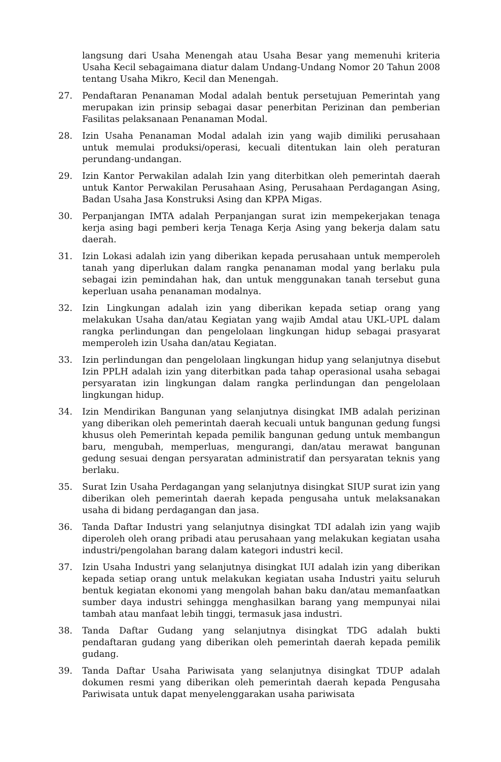langsung dari Usaha Menengah atau Usaha Besar yang memenuhi kriteria Usaha Kecil sebagaimana diatur dalam Undang-Undang Nomor 20 Tahun 2008 tentang Usaha Mikro, Kecil dan Menengah.
27. Pendaftaran Penanaman Modal adalah bentuk persetujuan Pemerintah yang merupakan izin prinsip sebagai dasar penerbitan Perizinan dan pemberian Fasilitas pelaksanaan Penanaman Modal.
28. Izin Usaha Penanaman Modal adalah izin yang wajib dimiliki perusahaan untuk memulai produksi/operasi, kecuali ditentukan lain oleh peraturan perundang-undangan.
29. Izin Kantor Perwakilan adalah Izin yang diterbitkan oleh pemerintah daerah untuk Kantor Perwakilan Perusahaan Asing, Perusahaan Perdagangan Asing, Badan Usaha Jasa Konstruksi Asing dan KPPA Migas.
30. Perpanjangan IMTA adalah Perpanjangan surat izin mempekerjakan tenaga kerja asing bagi pemberi kerja Tenaga Kerja Asing yang bekerja dalam satu daerah.
31. Izin Lokasi adalah izin yang diberikan kepada perusahaan untuk memperoleh tanah yang diperlukan dalam rangka penanaman modal yang berlaku pula sebagai izin pemindahan hak, dan untuk menggunakan tanah tersebut guna keperluan usaha penanaman modalnya.
32. Izin Lingkungan adalah izin yang diberikan kepada setiap orang yang melakukan Usaha dan/atau Kegiatan yang wajib Amdal atau UKL-UPL dalam rangka perlindungan dan pengelolaan lingkungan hidup sebagai prasyarat memperoleh izin Usaha dan/atau Kegiatan.
33. Izin perlindungan dan pengelolaan lingkungan hidup yang selanjutnya disebut Izin PPLH adalah izin yang diterbitkan pada tahap operasional usaha sebagai persyaratan izin lingkungan dalam rangka perlindungan dan pengelolaan lingkungan hidup.
34. Izin Mendirikan Bangunan yang selanjutnya disingkat IMB adalah perizinan yang diberikan oleh pemerintah daerah kecuali untuk bangunan gedung fungsi khusus oleh Pemerintah kepada pemilik bangunan gedung untuk membangun baru, mengubah, memperluas, mengurangi, dan/atau merawat bangunan gedung sesuai dengan persyaratan administratif dan persyaratan teknis yang berlaku.
35. Surat Izin Usaha Perdagangan yang selanjutnya disingkat SIUP surat izin yang diberikan oleh pemerintah daerah kepada pengusaha untuk melaksanakan usaha di bidang perdagangan dan jasa.
36. Tanda Daftar Industri yang selanjutnya disingkat TDI adalah izin yang wajib diperoleh oleh orang pribadi atau perusahaan yang melakukan kegiatan usaha industri/pengolahan barang dalam kategori industri kecil.
37. Izin Usaha Industri yang selanjutnya disingkat IUI adalah izin yang diberikan kepada setiap orang untuk melakukan kegiatan usaha Industri yaitu seluruh bentuk kegiatan ekonomi yang mengolah bahan baku dan/atau memanfaatkan sumber daya industri sehingga menghasilkan barang yang mempunyai nilai tambah atau manfaat lebih tinggi, termasuk jasa industri.
38. Tanda Daftar Gudang yang selanjutnya disingkat TDG adalah bukti pendaftaran gudang yang diberikan oleh pemerintah daerah kepada pemilik gudang.
39. Tanda Daftar Usaha Pariwisata yang selanjutnya disingkat TDUP adalah dokumen resmi yang diberikan oleh pemerintah daerah kepada Pengusaha Pariwisata untuk dapat menyelenggarakan usaha pariwisata